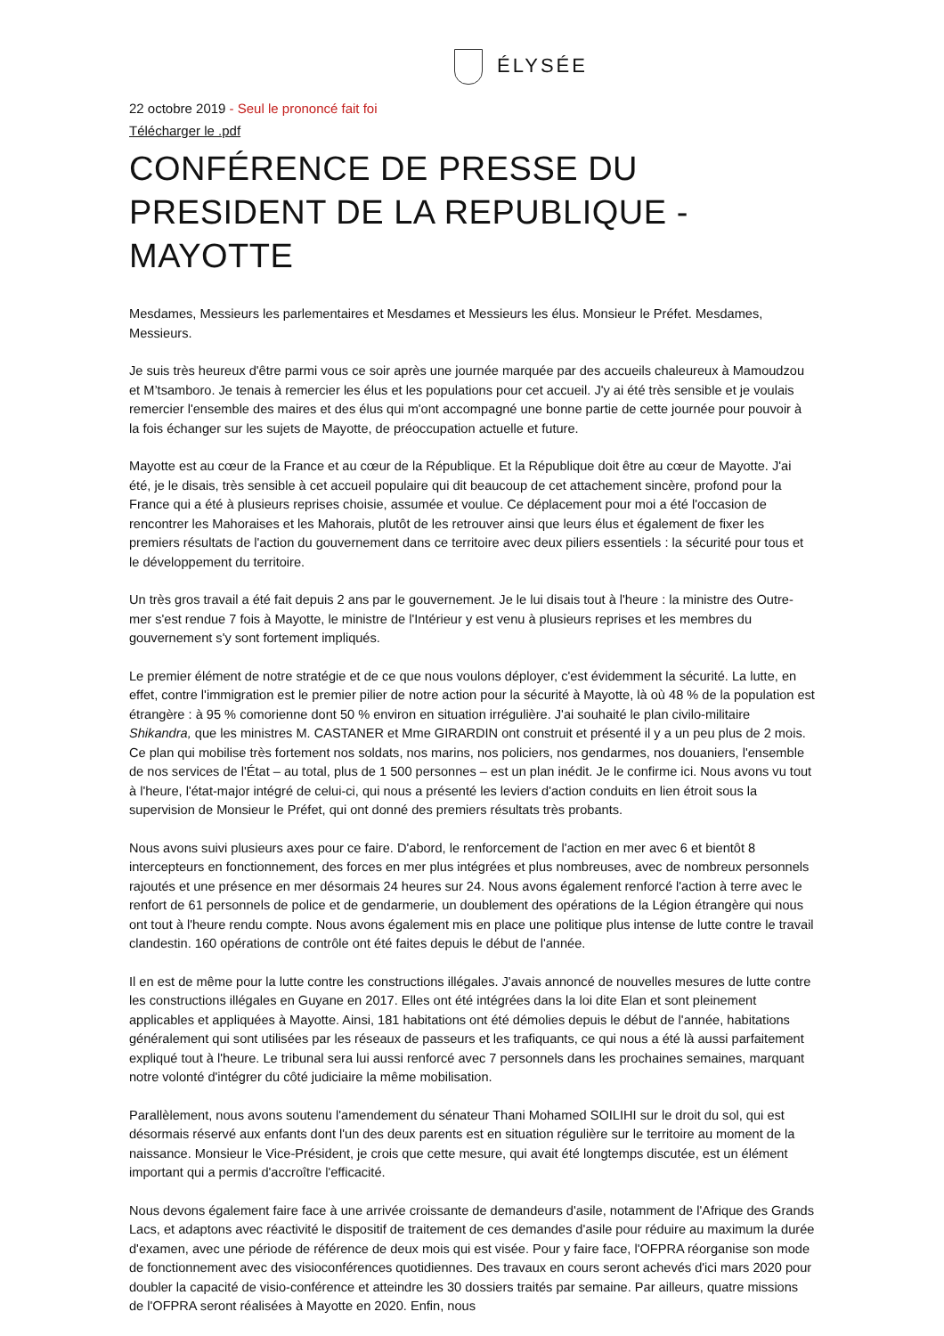ÉLYSÉE
22 octobre 2019 - Seul le prononcé fait foi
Télécharger le .pdf
CONFÉRENCE DE PRESSE DU PRESIDENT DE LA REPUBLIQUE - MAYOTTE
Mesdames, Messieurs les parlementaires et Mesdames et Messieurs les élus. Monsieur le Préfet. Mesdames, Messieurs.
Je suis très heureux d'être parmi vous ce soir après une journée marquée par des accueils chaleureux à Mamoudzou et M’tsamboro. Je tenais à remercier les élus et les populations pour cet accueil. J'y ai été très sensible et je voulais remercier l'ensemble des maires et des élus qui m'ont accompagné une bonne partie de cette journée pour pouvoir à la fois échanger sur les sujets de Mayotte, de préoccupation actuelle et future.
Mayotte est au cœur de la France et au cœur de la République. Et la République doit être au cœur de Mayotte. J'ai été, je le disais, très sensible à cet accueil populaire qui dit beaucoup de cet attachement sincère, profond pour la France qui a été à plusieurs reprises choisie, assumée et voulue. Ce déplacement pour moi a été l'occasion de rencontrer les Mahoraises et les Mahorais, plutôt de les retrouver ainsi que leurs élus et également de fixer les premiers résultats de l'action du gouvernement dans ce territoire avec deux piliers essentiels : la sécurité pour tous et le développement du territoire.
Un très gros travail a été fait depuis 2 ans par le gouvernement. Je le lui disais tout à l'heure : la ministre des Outre-mer s'est rendue 7 fois à Mayotte, le ministre de l'Intérieur y est venu à plusieurs reprises et les membres du gouvernement s'y sont fortement impliqués.
Le premier élément de notre stratégie et de ce que nous voulons déployer, c'est évidemment la sécurité. La lutte, en effet, contre l'immigration est le premier pilier de notre action pour la sécurité à Mayotte, là où 48 % de la population est étrangère : à 95 % comorienne dont 50 % environ en situation irrégulière. J'ai souhaité le plan civilo-militaire Shikandra, que les ministres M. CASTANER et Mme GIRARDIN ont construit et présenté il y a un peu plus de 2 mois. Ce plan qui mobilise très fortement nos soldats, nos marins, nos policiers, nos gendarmes, nos douaniers, l'ensemble de nos services de l'État – au total, plus de 1 500 personnes – est un plan inédit. Je le confirme ici. Nous avons vu tout à l'heure, l'état-major intégré de celui-ci, qui nous a présenté les leviers d'action conduits en lien étroit sous la supervision de Monsieur le Préfet, qui ont donné des premiers résultats très probants.
Nous avons suivi plusieurs axes pour ce faire. D'abord, le renforcement de l'action en mer avec 6 et bientôt 8 intercepteurs en fonctionnement, des forces en mer plus intégrées et plus nombreuses, avec de nombreux personnels rajoutés et une présence en mer désormais 24 heures sur 24. Nous avons également renforcé l'action à terre avec le renfort de 61 personnels de police et de gendarmerie, un doublement des opérations de la Légion étrangère qui nous ont tout à l'heure rendu compte. Nous avons également mis en place une politique plus intense de lutte contre le travail clandestin. 160 opérations de contrôle ont été faites depuis le début de l'année.
Il en est de même pour la lutte contre les constructions illégales. J'avais annoncé de nouvelles mesures de lutte contre les constructions illégales en Guyane en 2017. Elles ont été intégrées dans la loi dite Elan et sont pleinement applicables et appliquées à Mayotte. Ainsi, 181 habitations ont été démolies depuis le début de l'année, habitations généralement qui sont utilisées par les réseaux de passeurs et les trafiquants, ce qui nous a été là aussi parfaitement expliqué tout à l'heure. Le tribunal sera lui aussi renforcé avec 7 personnels dans les prochaines semaines, marquant notre volonté d'intégrer du côté judiciaire la même mobilisation.
Parallèlement, nous avons soutenu l'amendement du sénateur Thani Mohamed SOILIHI sur le droit du sol, qui est désormais réservé aux enfants dont l'un des deux parents est en situation régulière sur le territoire au moment de la naissance. Monsieur le Vice-Président, je crois que cette mesure, qui avait été longtemps discutée, est un élément important qui a permis d'accroître l'efficacité.
Nous devons également faire face à une arrivée croissante de demandeurs d'asile, notamment de l'Afrique des Grands Lacs, et adaptons avec réactivité le dispositif de traitement de ces demandes d'asile pour réduire au maximum la durée d'examen, avec une période de référence de deux mois qui est visée. Pour y faire face, l'OFPRA réorganise son mode de fonctionnement avec des visioconférences quotidiennes. Des travaux en cours seront achevés d'ici mars 2020 pour doubler la capacité de visio-conférence et atteindre les 30 dossiers traités par semaine. Par ailleurs, quatre missions de l'OFPRA seront réalisées à Mayotte en 2020. Enfin, nous